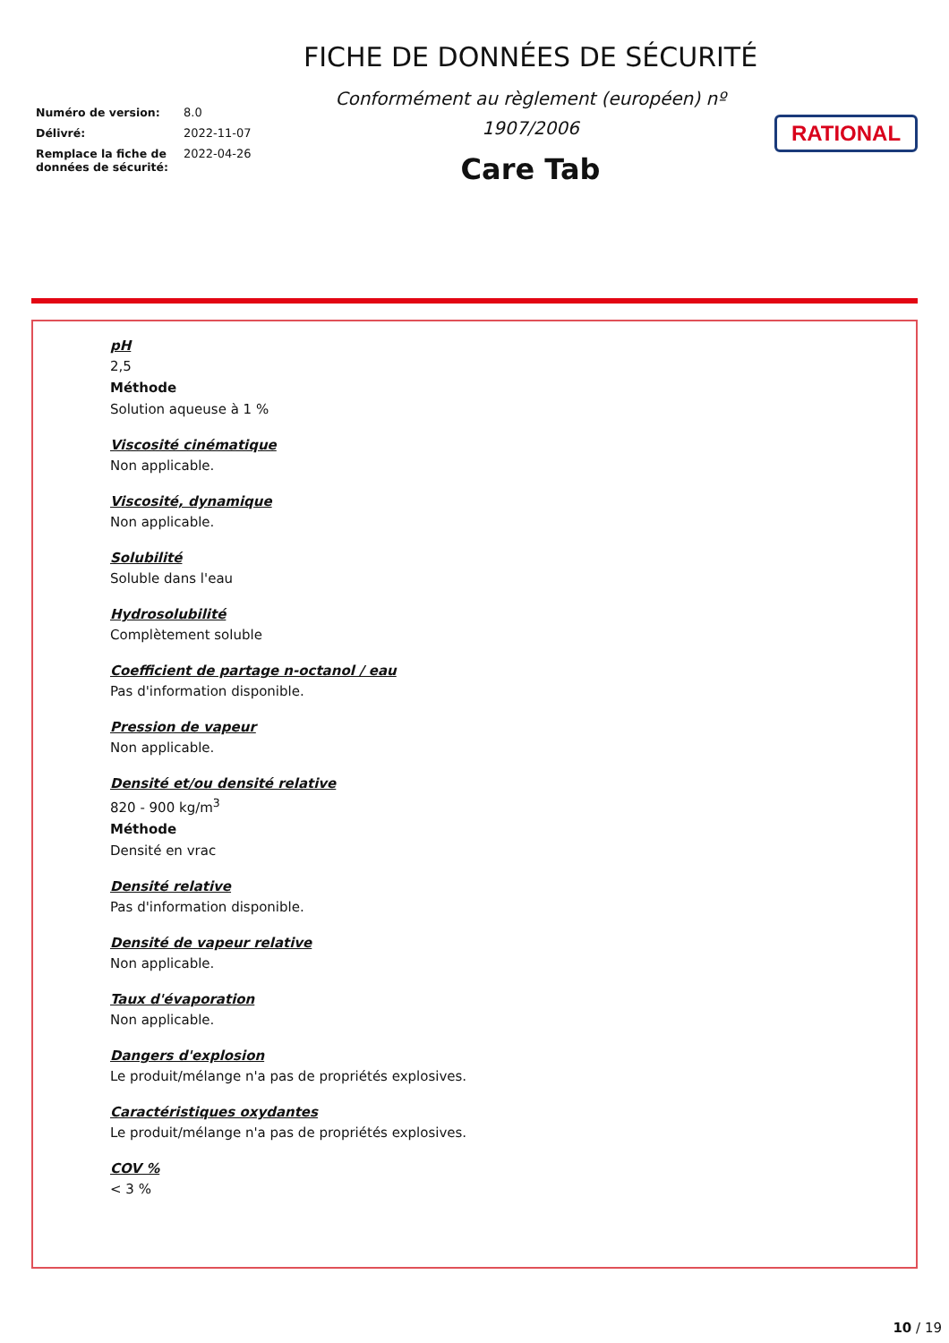Numéro de version: 8.0
Délivré: 2022-11-07
Remplace la fiche de données de sécurité: 2022-04-26
FICHE DE DONNÉES DE SÉCURITÉ
Conformément au règlement (européen) nº 1907/2006
Care Tab
RATIONAL
pH
2,5
Méthode
Solution aqueuse à 1 %
Viscosité cinématique
Non applicable.
Viscosité, dynamique
Non applicable.
Solubilité
Soluble dans l'eau
Hydrosolubilité
Complètement soluble
Coefficient de partage n-octanol / eau
Pas d'information disponible.
Pression de vapeur
Non applicable.
Densité et/ou densité relative
820 - 900 kg/m<sup>3</sup>
Méthode
Densité en vrac
Densité relative
Pas d'information disponible.
Densité de vapeur relative
Non applicable.
Taux d'évaporation
Non applicable.
Dangers d'explosion
Le produit/mélange n'a pas de propriétés explosives.
Caractéristiques oxydantes
Le produit/mélange n'a pas de propriétés explosives.
COV %
< 3 %
10 / 19